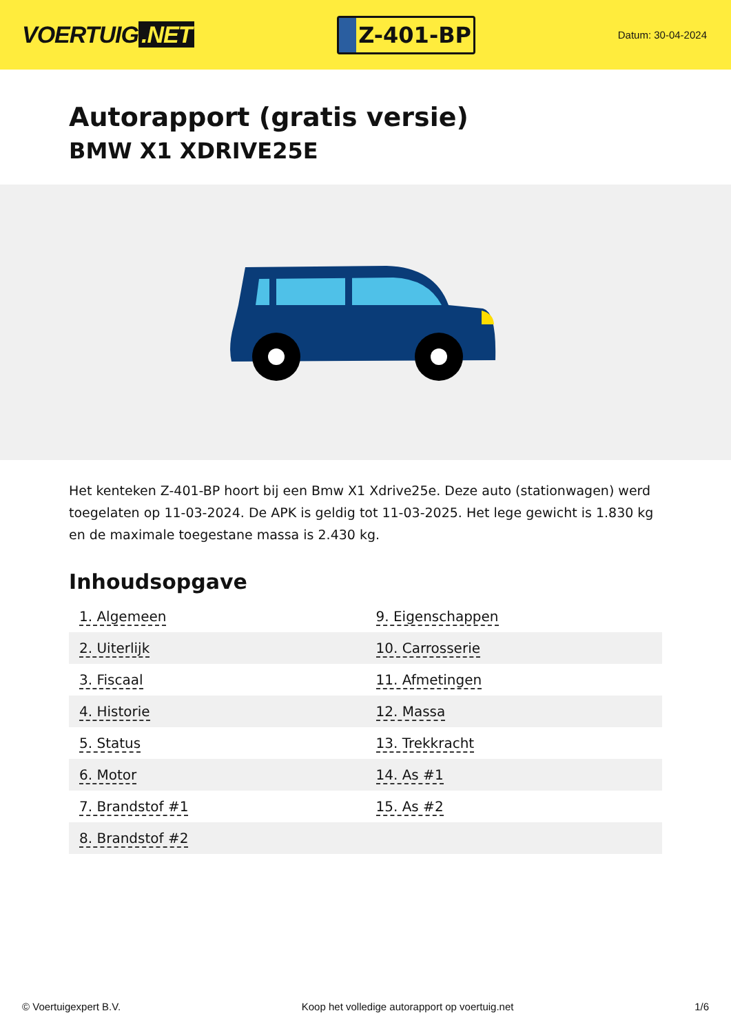VOERTUIG.NET
Z-401-BP
Datum: 30-04-2024
Autorapport (gratis versie)
BMW X1 XDRIVE25E
Het kenteken Z-401-BP hoort bij een Bmw X1 Xdrive25e. Deze auto (stationwagen) werd toegelaten op 11-03-2024. De APK is geldig tot 11-03-2025. Het lege gewicht is 1.830 kg en de maximale toegestane massa is 2.430 kg.
Inhoudsopgave
| 1. Algemeen | 9. Eigenschappen |
| 2. Uiterlijk | 10. Carrosserie |
| 3. Fiscaal | 11. Afmetingen |
| 4. Historie | 12. Massa |
| 5. Status | 13. Trekkracht |
| 6. Motor | 14. As #1 |
| 7. Brandstof #1 | 15. As #2 |
| 8. Brandstof #2 | |
© Voertuigexpert B.V. Koop het volledige autorapport op voertuig.net 1/6